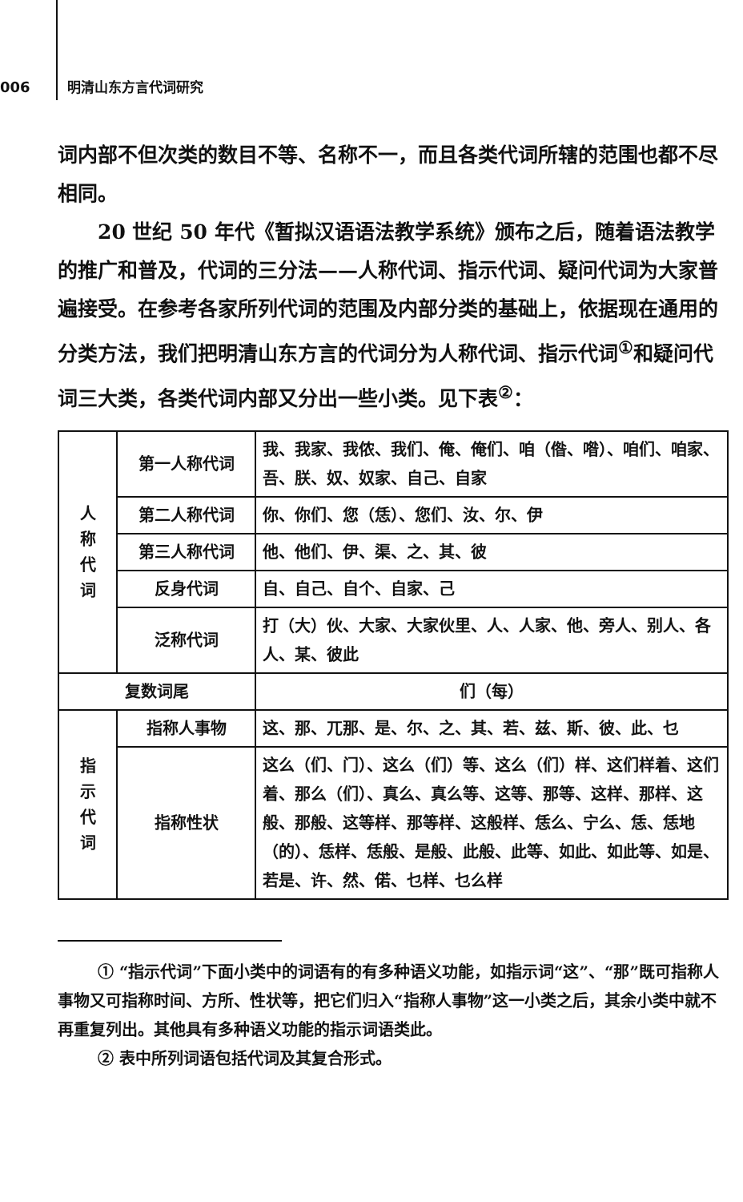006 明清山东方言代词研究
词内部不但次类的数目不等、名称不一，而且各类代词所辖的范围也都不尽相同。
20 世纪 50 年代《暂拟汉语语法教学系统》颁布之后，随着语法教学的推广和普及，代词的三分法——人称代词、指示代词、疑问代词为大家普遍接受。在参考各家所列代词的范围及内部分类的基础上，依据现在通用的分类方法，我们把明清山东方言的代词分为人称代词、指示代词<sup>①</sup>和疑问代词三大类，各类代词内部又分出一些小类。见下表<sup>②</sup>：
| 人 称 代 词 | 第一人称代词 | 我、我家、我侬、我们、俺、俺们、咱（偺、喒）、咱们、咱家、吾、朕、奴、奴家、自己、自家 |
| | 第二人称代词 | 你、你们、您（恁）、您们、汝、尔、伊 |
| | 第三人称代词 | 他、他们、伊、渠、之、其、彼 |
| | 反身代词 | 自、自己、自个、自家、己 |
| | 泛称代词 | 打（大）伙、大家、大家伙里、人、人家、他、旁人、别人、各人、某、彼此 |
| 复数词尾 | | 们（每） |
| 指 示 代 词 | 指称人事物 | 这、那、兀那、是、尔、之、其、若、兹、斯、彼、此、乜 |
| | 指称性状 | 这么（们、门）、这么（们）等、这么（们）样、这们样着、这们着、那么（们）、真么、真么等、这等、那等、这样、那样、这般、那般、这等样、那等样、这般样、恁么、宁么、恁、恁地（的）、恁样、恁般、是般、此般、此等、如此、如此等、如是、若是、许、然、偌、乜样、乜么样 |
① “指示代词”下面小类中的词语有的有多种语义功能，如指示词“这”、“那”既可指称人事物又可指称时间、方所、性状等，把它们归入“指称人事物”这一小类之后，其余小类中就不再重复列出。其他具有多种语义功能的指示词语类此。
② 表中所列词语包括代词及其复合形式。